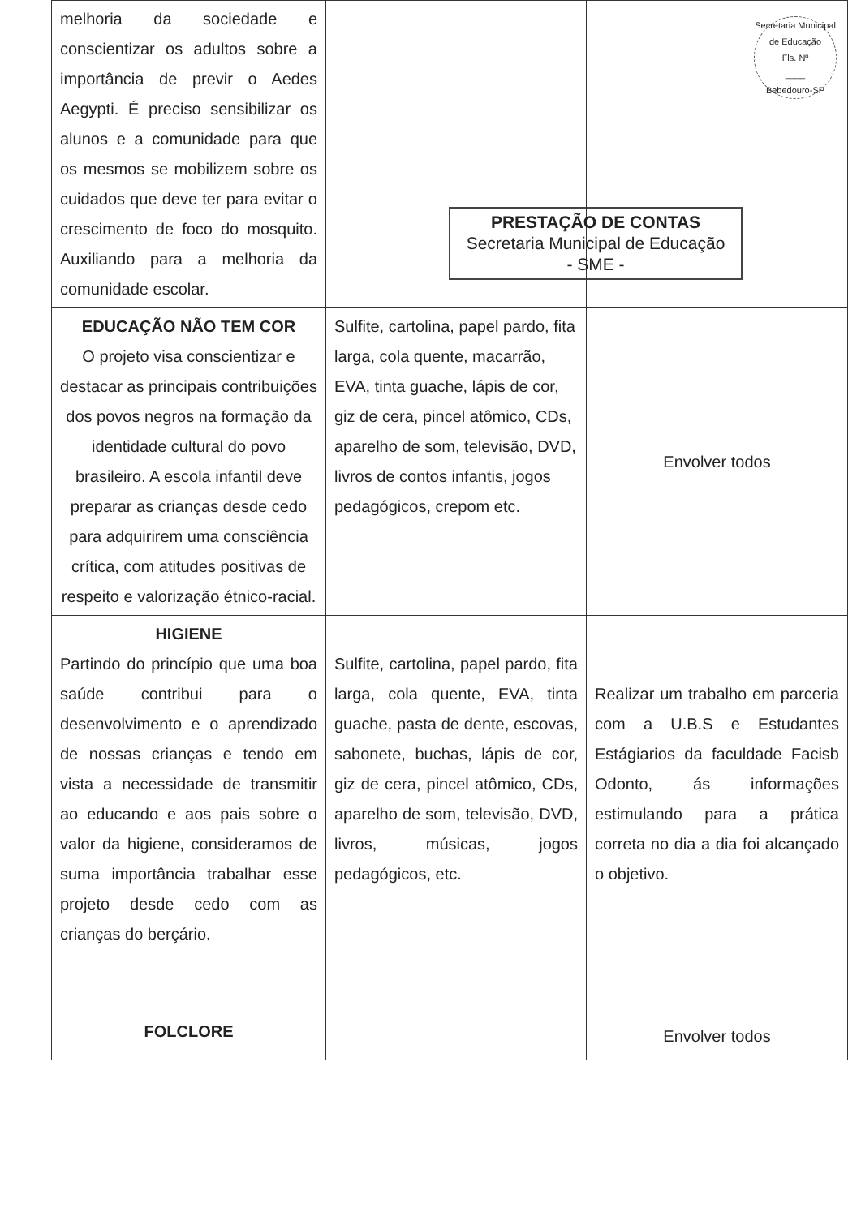Secretaria Municipal de Educação
Fls. Nº
____
Bebedouro-SP
| melhoria da sociedade e conscientizar os adultos sobre a importância de previr o Aedes Aegypti. É preciso sensibilizar os alunos e a comunidade para que os mesmos se mobilizem sobre os cuidados que deve ter para evitar o crescimento de foco do mosquito. Auxiliando para a melhoria da comunidade escolar. | | PRESTAÇÃO DE CONTAS Secretaria Municipal de Educação - SME - |
| EDUCAÇÃO NÃO TEM COR O projeto visa conscientizar e destacar as principais contribuições dos povos negros na formação da identidade cultural do povo brasileiro. A escola infantil deve preparar as crianças desde cedo para adquirirem uma consciência crítica, com atitudes positivas de respeito e valorização étnico-racial. | Sulfite, cartolina, papel pardo, fita larga, cola quente, macarrão, EVA, tinta guache, lápis de cor, giz de cera, pincel atômico, CDs, aparelho de som, televisão, DVD, livros de contos infantis, jogos pedagógicos, crepom etc. | Envolver todos |
| HIGIENE Partindo do princípio que uma boa saúde contribui para o desenvolvimento e o aprendizado de nossas crianças e tendo em vista a necessidade de transmitir ao educando e aos pais sobre o valor da higiene, consideramos de suma importância trabalhar esse projeto desde cedo com as crianças do berçário. | Sulfite, cartolina, papel pardo, fita larga, cola quente, EVA, tinta guache, pasta de dente, escovas, sabonete, buchas, lápis de cor, giz de cera, pincel atômico, CDs, aparelho de som, televisão, DVD, livros, músicas, jogos pedagógicos, etc. | Realizar um trabalho em parceria com a U.B.S e Estudantes Estágiarios da faculdade Facisb Odonto, ás informações estimulando para a prática correta no dia a dia foi alcançado o objetivo. |
| FOLCLORE | | Envolver todos |